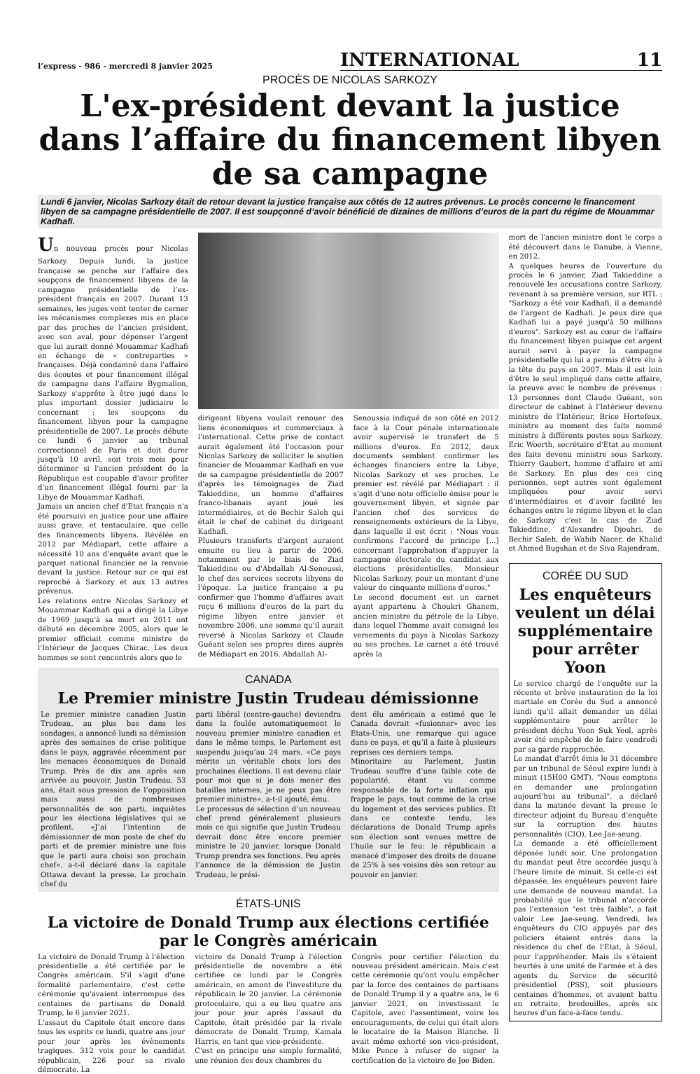l’express - 986 - mercredi 8 janvier 2025
INTERNATIONAL 11
PROCÈS DE NICOLAS SARKOZY
L'ex-président devant la justice dans l’affaire du financement libyen de sa campagne
Lundi 6 janvier, Nicolas Sarkozy était de retour devant la justice française aux côtés de 12 autres prévenus. Le procès concerne le financement libyen de sa campagne présidentielle de 2007. Il est soupçonné d’avoir bénéficié de dizaines de millions d’euros de la part du régime de Mouammar Kadhafi.
Un nouveau procès pour Nicolas Sarkozy. Depuis lundi, la justice française se penche sur l’affaire des soupçons de financement libyens de la campagne présidentielle de l’ex-président français en 2007. Durant 13 semaines, les juges vont tenter de cerner les mécanismes complexes mis en place par des proches de l’ancien président, avec son aval, pour dépenser l’argent que lui aurait donné Mouammar Kadhafi en échange de « contreparties » françaises. Déjà condamné dans l'affaire des écoutes et pour financement illégal de campagne dans l'affaire Bygmalion, Sarkozy s'apprête à être jugé dans le plus important dossier judiciaire le concernant : les soupçons du financement libyen pour la campagne présidentielle de 2007. Le procès débute ce lundi 6 janvier au tribunal correctionnel de Paris et doit durer jusqu'à 10 avril, soit trois mois pour déterminer si l'ancien président de la République est coupable d'avoir profiter d'un financement illégal fourni par la Libye de Mouammar Kadhafi.
Jamais un ancien chef d'Etat français n'a été poursuivi en justice pour une affaire aussi grave, et tentaculaire, que celle des financements libyens. Révélée en 2012 par Médiapart, cette affaire a nécessité 10 ans d'enquête avant que le parquet national financier ne la renvoie devant la justice. Retour sur ce qui est reproché à Sarkozy et aux 13 autres prévenus.
Les relations entre Nicolas Sarkozy et Mouammar Kadhafi qui a dirigé la Libye de 1969 jusqu'à sa mort en 2011 ont débuté en décembre 2005, alors que le premier officiait comme ministre de l'Intérieur de Jacques Chirac. Les deux hommes se sont rencontrés alors que le
dirigeant libyens voulait renouer des liens économiques et commerciaux à l'international. Cette prise de contact aurait également été l'occasion pour Nicolas Sarkozy de solliciter le soutien financier de Mouammar Kadhafi en vue de sa campagne présidentielle de 2007 d'après les témoignages de Ziad Takieddine, un homme d'affaires franco-libanais ayant joué les intermédiaires, et de Bechir Saleh qui était le chef de cabinet du dirigeant Kadhafi.
Plusieurs transferts d'argent auraient ensuite eu lieu à partir de 2006, notamment par le biais de Ziad Takieddine ou d'Abdallah Al-Senoussi, le chef des services secrets libyens de l'époque. La justice française a pu confirmer que l'homme d'affaires avait reçu 6 millions d'euros de la part du régime libyen entre janvier et novembre 2006, une somme qu'il aurait reversé à Nicolas Sarkozy et Claude Guéant selon ses propres dires auprès de Médiapart en 2016. Abdallah Al-
Senoussia indiqué de son côté en 2012 face à la Cour pénale internationale avoir supervisé le transfert de 5 millions d'euros. En 2012, deux documents semblent confirmer les échanges financiers entre la Libye, Nicolas Sarkozy et ses proches. Le premier est révélé par Médiapart : il s'agit d'une note officielle émise pour le gouvernement libyen, et signée par l'ancien chef des services de renseignements extérieurs de la Libye, dans laquelle il est écrit : "Nous vous confirmons l'accord de principe [...] concernant l'approbation d'appuyer la campagne électorale du candidat aux élections présidentielles, Monsieur Nicolas Sarkozy, pour un montant d'une valeur de cinquante millions d'euros."
Le second document est un carnet ayant appartenu à Choukri Ghanem, ancien ministre du pétrole de la Libye, dans lequel l'homme avait consigné les versements du pays à Nicolas Sarkozy ou ses proches. Le carnet a été trouvé après la
CANADA
Le Premier ministre Justin Trudeau démissionne
Le premier ministre canadien Justin Trudeau, au plus bas dans les sondages, a annoncé lundi sa démission après des semaines de crise politique dans le pays, aggravée récemment par les menaces économiques de Donald Trump. Près de dix ans après son arrivée au pouvoir, Justin Trudeau, 53 ans, était sous pression de l’opposition mais aussi de nombreuses personnalités de son parti, inquiètes pour les élections législatives qui se profilent. «J’ai l’intention de démissionner de mon poste de chef du parti et de premier ministre une fois que le parti aura choisi son prochain chef», a-t-il déclaré dans la capitale Ottawa devant la presse. Le prochain chef du
parti libéral (centre-gauche) deviendra dans la foulée automatiquement le nouveau premier ministre canadien et dans le même temps, le Parlement est suspendu jusqu’au 24 mars. «Ce pays mérite un véritable choix lors des prochaines élections. Il est devenu clair pour moi que si je dois mener des batailles internes, je ne peux pas être premier ministre», a-t-il ajouté, ému.
Le processus de sélection d’un nouveau chef prend généralement plusieurs mois ce qui signifie que Justin Trudeau devrait donc être encore premier ministre le 20 janvier, lorsque Donald Trump prendra ses fonctions. Peu après l’annonce de la démission de Justin Trudeau, le prési-
dent élu américain a estimé que le Canada devrait «fusionner» avec les Etats-Unis, une remarque qui agace dans ce pays, et qu’il a faite à plusieurs reprises ces derniers temps.
Minoritaire au Parlement, Justin Trudeau souffre d’une faible cote de popularité, étant vu comme responsable de la forte inflation qui frappe le pays, tout comme de la crise du logement et des services publics. Et dans ce contexte tendu, les déclarations de Donald Trump après son élection sont venues mettre de l’huile sur le feu: le républicain a menacé d’imposer des droits de douane de 25% à ses voisins dès son retour au pouvoir en janvier.
ÉTATS-UNIS
La victoire de Donald Trump aux élections certifiée par le Congrès américain
La victoire de Donald Trump à l'élection présidentielle a été certifiée par le Congrès américain. S'il s'agit d'une formalité parlementaire, c'est cette cérémonie qu'avaient interrompue des centaines de partisans de Donald Trump, le 6 janvier 2021.
L'assaut du Capitole était encore dans tous les esprits ce lundi, quatre ans jour pour jour après les évènements tragiques. 312 voix pour le candidat républicain, 226 pour sa rivale démocrate. La
victoire de Donald Trump à l'élection présidentielle de novembre a été certifiée ce lundi par le Congrès américain, en amont de l'investiture du républicain le 20 janvier. La cérémonie protocolaire, qui a eu lieu quatre ans jour pour jour après l'assaut du Capitole, était présidée par la rivale démocrate de Donald Trump, Kamala Harris, en tant que vice-présidente.
C'est en principe une simple formalité, une réunion des deux chambres du
Congrès pour certifier l'élection du nouveau président américain. Mais c'est cette cérémonie qu'ont voulu empêcher par la force des centaines de partisans de Donald Trump il y a quatre ans, le 6 janvier 2021, en investissant le Capitole, avec l'assentiment, voire les encouragements, de celui qui était alors le locataire de la Maison Blanche. Il avait même exhorté son vice-président, Mike Pence à refuser de signer la certification de la victoire de Joe Biden.
mort de l'ancien ministre dont le corps a été découvert dans le Danube, à Vienne, en 2012.
A quelques heures de l'ouverture du procès le 6 janvier, Ziad Takieddine a renouvelé les accusations contre Sarkozy, revenant à sa première version, sur RTL : "Sarkozy a été voir Kadhafi, il a demandé de l'argent de Kadhafi. Je peux dire que Kadhafi lui a payé jusqu'à 50 millions d'euros". Sarkozy est au cœur de l'affaire du financement libyen puisque cet argent aurait servi à payer la campagne présidentielle qui lui a permis d'être élu à la tête du pays en 2007. Mais il est loin d'être le seul impliqué dans cette affaire, la preuve avec le nombre de prévenus : 13 personnes dont Claude Guéant, son directeur de cabinet à l'Intérieur devenu ministre de l'Intérieur, Brice Hortefeux, ministre au moment des faits nommé ministre à différents postes sous Sarkozy, Eric Woerth, secrétaire d'Etat au moment des faits devenu ministre sous Sarkozy. Thierry Gaubert, homme d'affaire et ami de Sarkozy. En plus des ces cinq personnes, sept autres sont également impliquées pour avoir servi d'intermédiaires et d'avoir facilité les échanges entre le régime libyen et le clan de Sarkozy c'est le cas de Ziad Takieddine, d'Alexandre Djouhri, de Bechir Saleh, de Wahib Nacer, de Khalid et Ahmed Bugshan et de Siva Rajendram.
CORÉE DU SUD
Les enquêteurs veulent un délai supplémentaire pour arrêter Yoon
Le service chargé de l'enquête sur la récente et brève instauration de la loi martiale en Corée du Sud a annoncé lundi qu'il allait demander un délai supplémentaire pour arrêter le président déchu Yoon Suk Yeol, après avoir été empêché de le faire vendredi par sa garde rapprochée.
Le mandat d'arrêt émis le 31 décembre par un tribunal de Séoul expire lundi à minuit (15H00 GMT). "Nous comptons en demander une prolongation aujourd'hui au tribunal", a déclaré dans la matinée devant la presse le directeur adjoint du Bureau d'enquête sur la corruption des hautes personnalités (CIO), Lee Jae-seung.
La demande a été officiellement déposée lundi soir. Une prolongation du mandat peut être accordée jusqu'à l'heure limite de minuit. Si celle-ci est dépassée, les enquêteurs peuvent faire une demande de nouveau mandat. La probabilité que le tribunal n'accorde pas l'extension "est très faible", a fait valoir Lee Jae-seung. Vendredi, les enquêteurs du CIO appuyés par des policiers étaient entrés dans la résidence du chef de l'Etat, à Séoul, pour l'appréhender. Mais ils s'étaient heurtés à une unité de l'armée et à des agents du Service de sécurité présidentiel (PSS), soit plusieurs centaines d'hommes, et avaient battu en retraite, bredouilles, après six heures d'un face-à-face tendu.